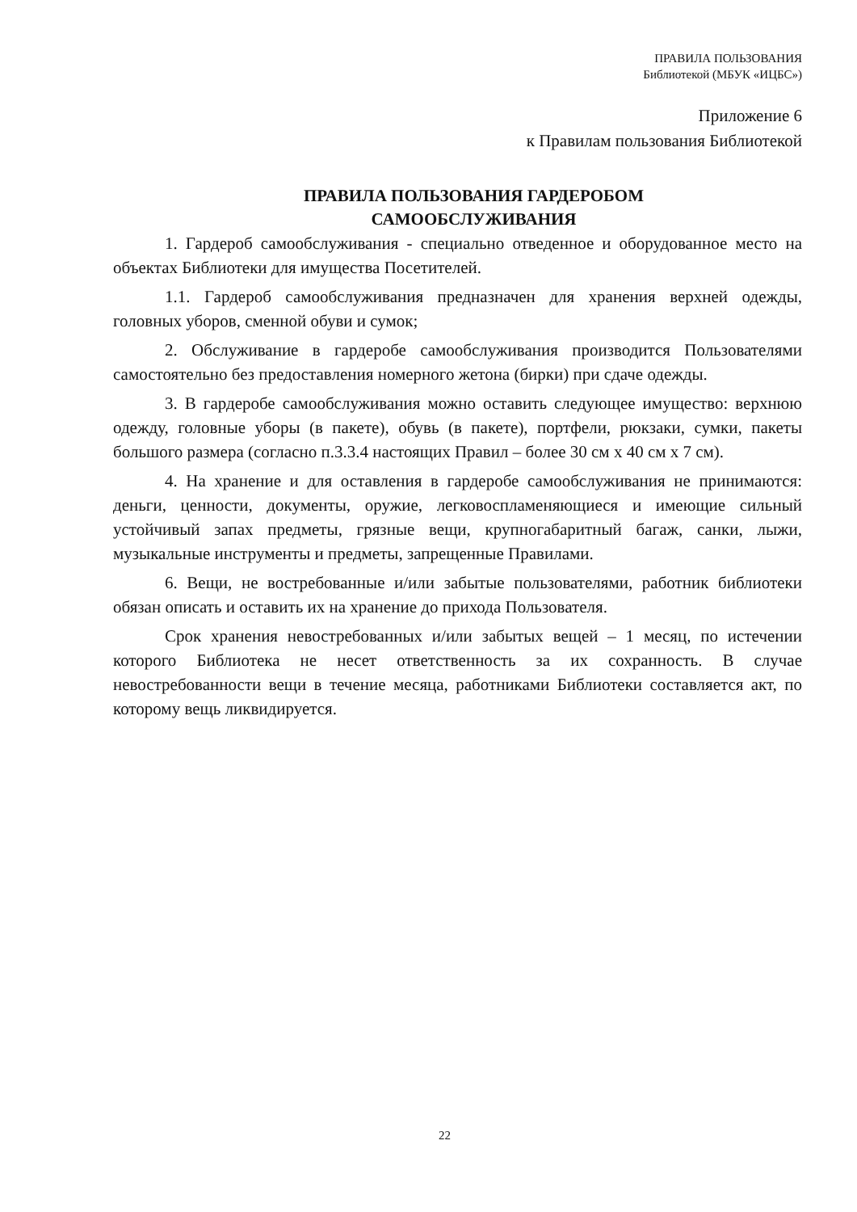ПРАВИЛА ПОЛЬЗОВАНИЯ
Библиотекой (МБУК «ИЦБС»)
Приложение 6
к Правилам пользования Библиотекой
ПРАВИЛА ПОЛЬЗОВАНИЯ ГАРДЕРОБОМ
САМООБСЛУЖИВАНИЯ
1. Гардероб самообслуживания - специально отведенное и оборудованное место на объектах Библиотеки для имущества Посетителей.
1.1. Гардероб самообслуживания предназначен для хранения верхней одежды, головных уборов, сменной обуви и сумок;
2. Обслуживание в гардеробе самообслуживания производится Пользователями самостоятельно без предоставления номерного жетона (бирки) при сдаче одежды.
3. В гардеробе самообслуживания можно оставить следующее имущество: верхнюю одежду, головные уборы (в пакете), обувь (в пакете), портфели, рюкзаки, сумки, пакеты большого размера (согласно п.3.3.4 настоящих Правил – более 30 см х 40 см х 7 см).
4. На хранение и для оставления в гардеробе самообслуживания не принимаются: деньги, ценности, документы, оружие, легковоспламеняющиеся и имеющие сильный устойчивый запах предметы, грязные вещи, крупногабаритный багаж, санки, лыжи, музыкальные инструменты и предметы, запрещенные Правилами.
6. Вещи, не востребованные и/или забытые пользователями, работник библиотеки обязан описать и оставить их на хранение до прихода Пользователя.
Срок хранения невостребованных и/или забытых вещей – 1 месяц, по истечении которого Библиотека не несет ответственность за их сохранность. В случае невостребованности вещи в течение месяца, работниками Библиотеки составляется акт, по которому вещь ликвидируется.
22